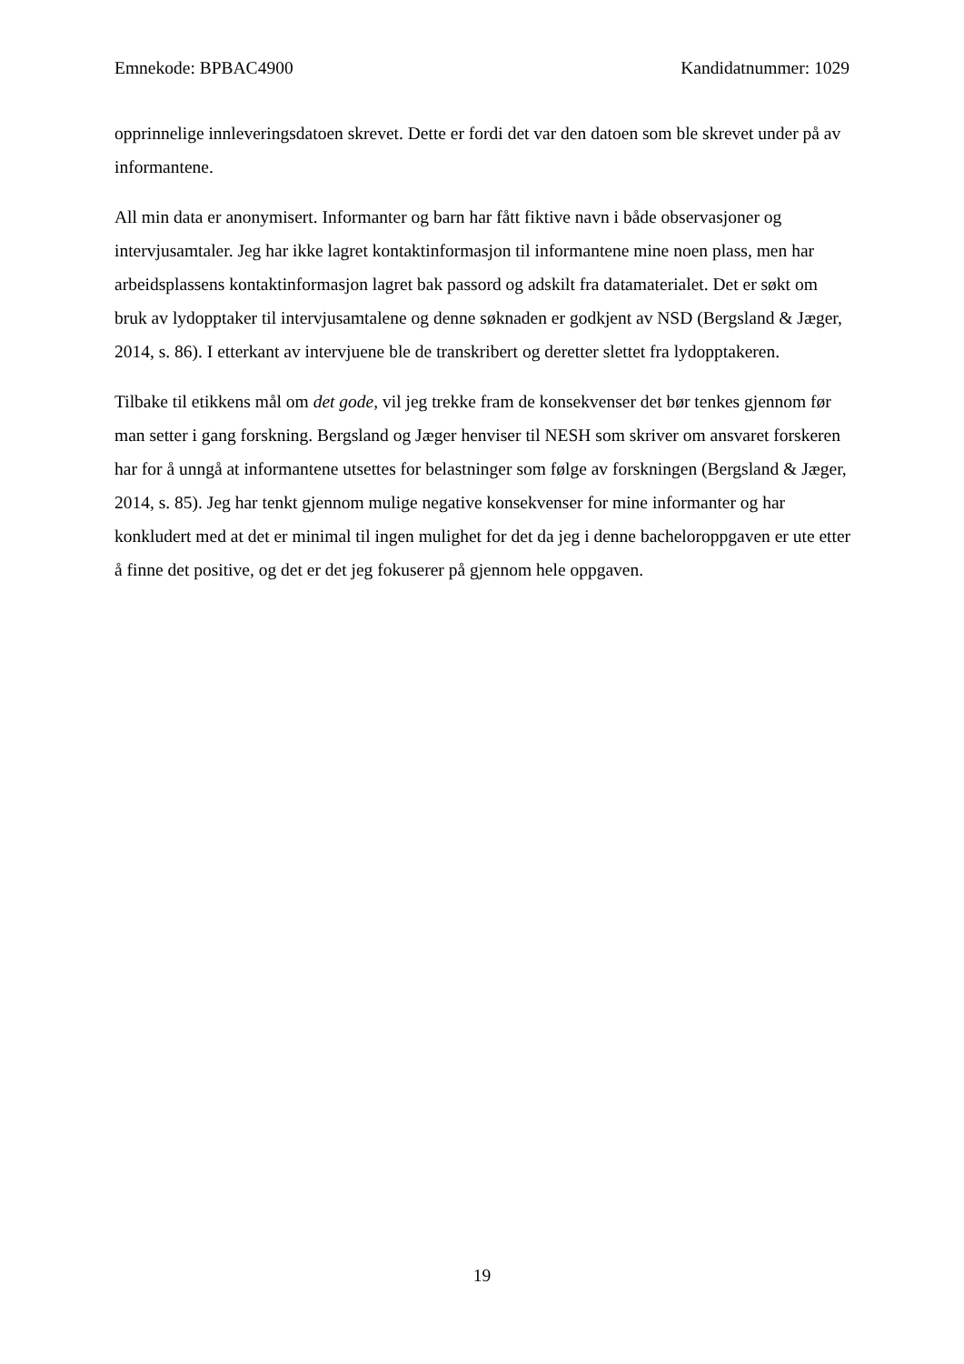Emnekode: BPBAC4900 Kandidatnummer: 1029
opprinnelige innleveringsdatoen skrevet. Dette er fordi det var den datoen som ble skrevet under på av informantene.
All min data er anonymisert. Informanter og barn har fått fiktive navn i både observasjoner og intervjusamtaler. Jeg har ikke lagret kontaktinformasjon til informantene mine noen plass, men har arbeidsplassens kontaktinformasjon lagret bak passord og adskilt fra datamaterialet. Det er søkt om bruk av lydopptaker til intervjusamtalene og denne søknaden er godkjent av NSD (Bergsland & Jæger, 2014, s. 86). I etterkant av intervjuene ble de transkribert og deretter slettet fra lydopptakeren.
Tilbake til etikkens mål om det gode, vil jeg trekke fram de konsekvenser det bør tenkes gjennom før man setter i gang forskning. Bergsland og Jæger henviser til NESH som skriver om ansvaret forskeren har for å unngå at informantene utsettes for belastninger som følge av forskningen (Bergsland & Jæger, 2014, s. 85). Jeg har tenkt gjennom mulige negative konsekvenser for mine informanter og har konkludert med at det er minimal til ingen mulighet for det da jeg i denne bacheloroppgaven er ute etter å finne det positive, og det er det jeg fokuserer på gjennom hele oppgaven.
19